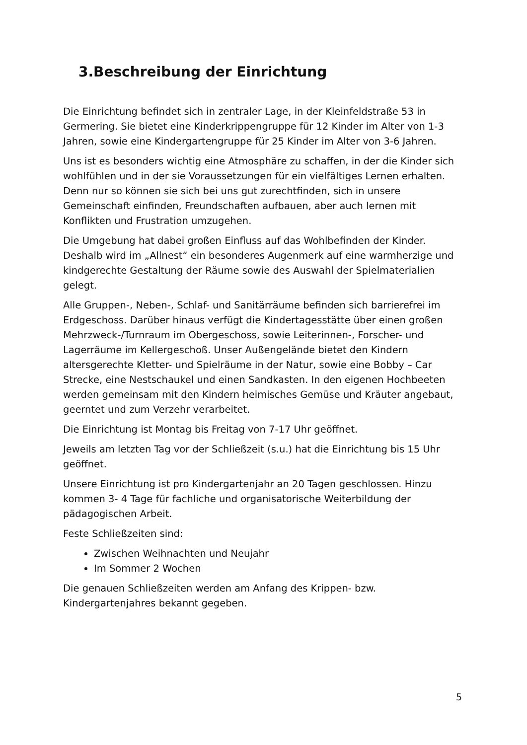3.Beschreibung der Einrichtung
Die Einrichtung befindet sich in zentraler Lage, in der Kleinfeldstraße 53 in Germering. Sie bietet eine Kinderkrippengruppe für 12 Kinder im Alter von 1-3 Jahren, sowie eine Kindergartengruppe für 25 Kinder im Alter von 3-6 Jahren.
Uns ist es besonders wichtig eine Atmosphäre zu schaffen, in der die Kinder sich wohlfühlen und in der sie Voraussetzungen für ein vielfältiges Lernen erhalten. Denn nur so können sie sich bei uns gut zurechtfinden, sich in unsere Gemeinschaft einfinden, Freundschaften aufbauen, aber auch lernen mit Konflikten und Frustration umzugehen.
Die Umgebung hat dabei großen Einfluss auf das Wohlbefinden der Kinder. Deshalb wird im „Allnest“ ein besonderes Augenmerk auf eine warmherzige und kindgerechte Gestaltung der Räume sowie des Auswahl der Spielmaterialien gelegt.
Alle Gruppen-, Neben-, Schlaf- und Sanitärräume befinden sich barrierefrei im Erdgeschoss. Darüber hinaus verfügt die Kindertagesstätte über einen großen Mehrzweck-/Turnraum im Obergeschoss, sowie Leiterinnen-, Forscher- und Lagerräume im Kellergeschoß. Unser Außengelände bietet den Kindern altersgerechte Kletter- und Spielräume in der Natur, sowie eine Bobby – Car Strecke, eine Nestschaukel und einen Sandkasten. In den eigenen Hochbeeten werden gemeinsam mit den Kindern heimisches Gemüse und Kräuter angebaut, geerntet und zum Verzehr verarbeitet.
Die Einrichtung ist Montag bis Freitag von 7-17 Uhr geöffnet.
Jeweils am letzten Tag vor der Schließzeit (s.u.) hat die Einrichtung bis 15 Uhr geöffnet.
Unsere Einrichtung ist pro Kindergartenjahr an 20 Tagen geschlossen. Hinzu kommen 3- 4 Tage für fachliche und organisatorische Weiterbildung der pädagogischen Arbeit.
Feste Schließzeiten sind:
Zwischen Weihnachten und Neujahr
Im Sommer 2 Wochen
Die genauen Schließzeiten werden am Anfang des Krippen- bzw. Kindergartenjahres bekannt gegeben.
5